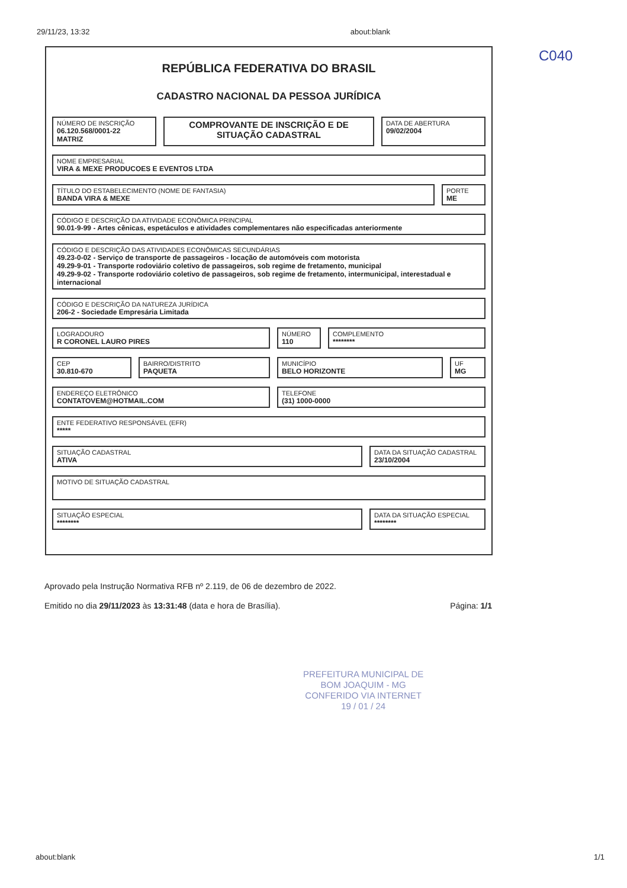29/11/23, 13:32 about:blank
C040
REPÚBLICA FEDERATIVA DO BRASIL
CADASTRO NACIONAL DA PESSOA JURÍDICA
NÚMERO DE INSCRIÇÃO
06.120.568/0001-22
MATRIZ
COMPROVANTE DE INSCRIÇÃO E DE SITUAÇÃO CADASTRAL
DATA DE ABERTURA
09/02/2004
NOME EMPRESARIAL
VIRA & MEXE PRODUCOES E EVENTOS LTDA
TÍTULO DO ESTABELECIMENTO (NOME DE FANTASIA)
BANDA VIRA & MEXE
PORTE
ME
CÓDIGO E DESCRIÇÃO DA ATIVIDADE ECONÔMICA PRINCIPAL
90.01-9-99 - Artes cênicas, espetáculos e atividades complementares não especificadas anteriormente
CÓDIGO E DESCRIÇÃO DAS ATIVIDADES ECONÔMICAS SECUNDÁRIAS
49.23-0-02 - Serviço de transporte de passageiros - locação de automóveis com motorista
49.29-9-01 - Transporte rodoviário coletivo de passageiros, sob regime de fretamento, municipal
49.29-9-02 - Transporte rodoviário coletivo de passageiros, sob regime de fretamento, intermunicipal, interestadual e internacional
CÓDIGO E DESCRIÇÃO DA NATUREZA JURÍDICA
206-2 - Sociedade Empresária Limitada
LOGRADOURO
R CORONEL LAURO PIRES
NÚMERO
110
COMPLEMENTO
********
CEP
30.810-670
BAIRRO/DISTRITO
PAQUETA
MUNICÍPIO
BELO HORIZONTE
UF
MG
ENDEREÇO ELETRÔNICO
CONTATOVEM@HOTMAIL.COM
TELEFONE
(31) 1000-0000
ENTE FEDERATIVO RESPONSÁVEL (EFR)
*****
SITUAÇÃO CADASTRAL
ATIVA
DATA DA SITUAÇÃO CADASTRAL
23/10/2004
MOTIVO DE SITUAÇÃO CADASTRAL
SITUAÇÃO ESPECIAL
********
DATA DA SITUAÇÃO ESPECIAL
********
Aprovado pela Instrução Normativa RFB nº 2.119, de 06 de dezembro de 2022.
Emitido no dia 29/11/2023 às 13:31:48 (data e hora de Brasília). Página: 1/1
PREFEITURA MUNICIPAL DE
BOM JOAQUIM - MG
CONFERIDO VIA INTERNET
19 / 01 / 24
about:blank 1/1